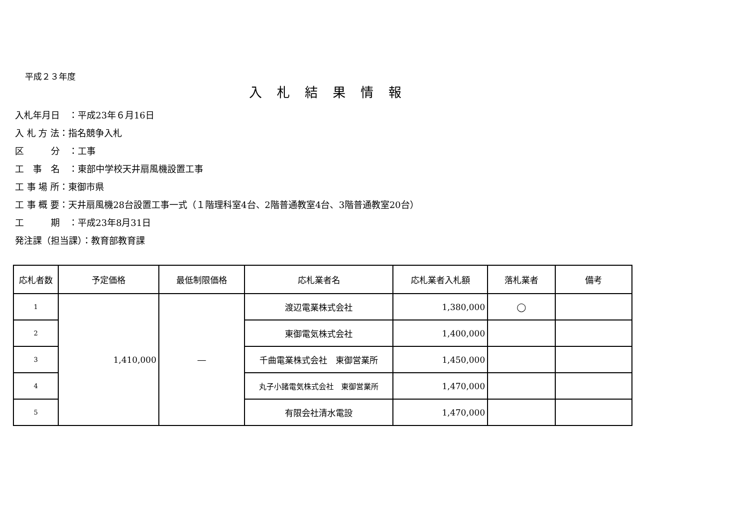平成２３年度
入札結果情報
入札年月日　：平成23年６月16日
入 札 方 法：指名競争入札
区　　　分　：工事
工　事　名　：東部中学校天井扇風機設置工事
工 事 場 所：東御市県
工 事 概 要：天井扇風機28台設置工事一式（１階理科室4台、2階普通教室4台、3階普通教室20台）
工　　　期　：平成23年8月31日
発注課（担当課）：教育部教育課
| 応札者数 | 予定価格 | 最低制限価格 | 応札業者名 | 応札業者入札額 | 落札業者 | 備考 |
| --- | --- | --- | --- | --- | --- | --- |
| 1 | 1,410,000 | ― | 渡辺電業株式会社 | 1,380,000 | ◯ | |
| 2 | | | 東御電気株式会社 | 1,400,000 | | |
| 3 | | | 千曲電業株式会社 東御営業所 | 1,450,000 | | |
| 4 | | | 丸子小諸電気株式会社 東御営業所 | 1,470,000 | | |
| 5 | | | 有限会社清水電設 | 1,470,000 | | |